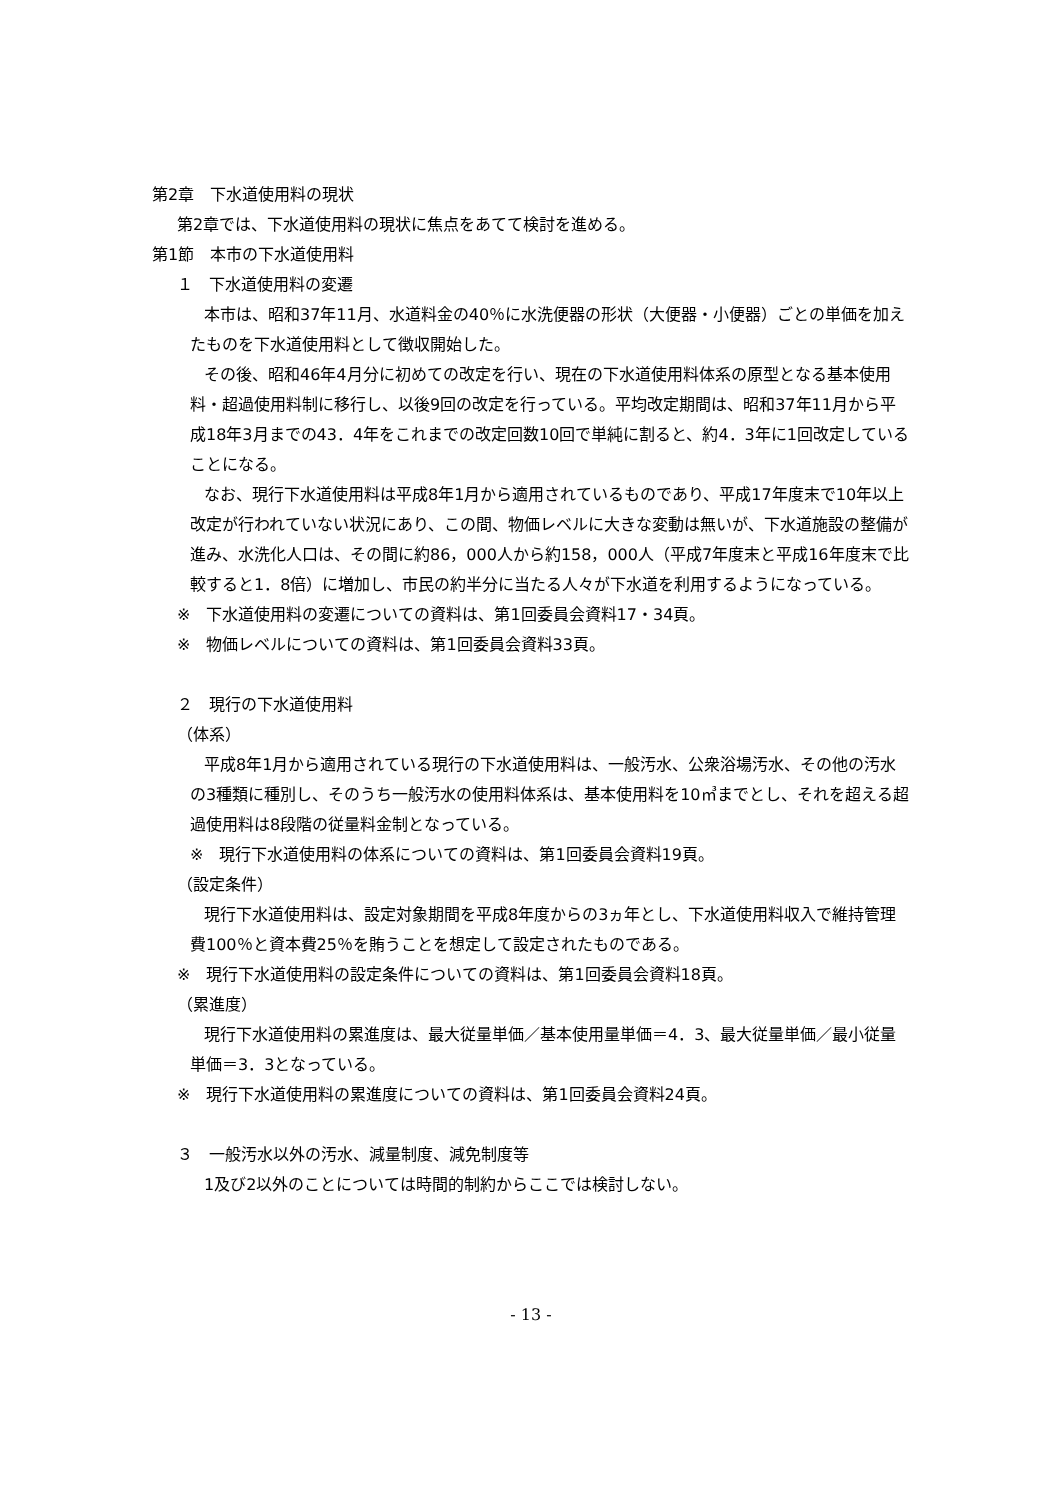第2章　下水道使用料の現状
第2章では、下水道使用料の現状に焦点をあてて検討を進める。
第1節　本市の下水道使用料
１　下水道使用料の変遷
本市は、昭和37年11月、水道料金の40％に水洗便器の形状（大便器・小便器）ごとの単価を加えたものを下水道使用料として徴収開始した。
その後、昭和46年4月分に初めての改定を行い、現在の下水道使用料体系の原型となる基本使用料・超過使用料制に移行し、以後9回の改定を行っている。平均改定期間は、昭和37年11月から平成18年3月までの43．4年をこれまでの改定回数10回で単純に割ると、約4．3年に1回改定していることになる。
なお、現行下水道使用料は平成8年1月から適用されているものであり、平成17年度末で10年以上改定が行われていない状況にあり、この間、物価レベルに大きな変動は無いが、下水道施設の整備が進み、水洗化人口は、その間に約86，000人から約158，000人（平成7年度末と平成16年度末で比較すると1．8倍）に増加し、市民の約半分に当たる人々が下水道を利用するようになっている。
※　下水道使用料の変遷についての資料は、第1回委員会資料17・34頁。
※　物価レベルについての資料は、第1回委員会資料33頁。
２　現行の下水道使用料
（体系）
平成8年1月から適用されている現行の下水道使用料は、一般汚水、公衆浴場汚水、その他の汚水の3種類に種別し、そのうち一般汚水の使用料体系は、基本使用料を10㎥までとし、それを超える超過使用料は8段階の従量料金制となっている。
※　現行下水道使用料の体系についての資料は、第1回委員会資料19頁。
（設定条件）
現行下水道使用料は、設定対象期間を平成8年度からの3ヵ年とし、下水道使用料収入で維持管理費100％と資本費25％を賄うことを想定して設定されたものである。
※　現行下水道使用料の設定条件についての資料は、第1回委員会資料18頁。
（累進度）
現行下水道使用料の累進度は、最大従量単価／基本使用量単価＝4．3、最大従量単価／最小従量単価＝3．3となっている。
※　現行下水道使用料の累進度についての資料は、第1回委員会資料24頁。
３　一般汚水以外の汚水、減量制度、減免制度等
1及び2以外のことについては時間的制約からここでは検討しない。
- 13 -